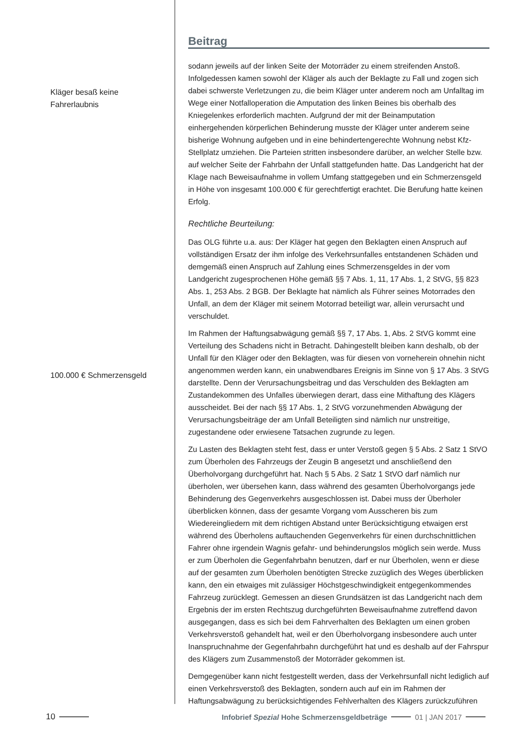Kläger besaß keine
Fahrerlaubnis
100.000 € Schmerzensgeld
Beitrag
sodann jeweils auf der linken Seite der Motorräder zu einem streifenden Anstoß. Infolgedessen kamen sowohl der Kläger als auch der Beklagte zu Fall und zogen sich dabei schwerste Verletzungen zu, die beim Kläger unter anderem noch am Unfalltag im Wege einer Notfalloperation die Amputation des linken Beines bis oberhalb des Kniegelenkes erforderlich machten. Aufgrund der mit der Beinamputation einhergehenden körperlichen Behinderung musste der Kläger unter anderem seine bisherige Wohnung aufgeben und in eine behindertengerechte Wohnung nebst Kfz-Stellplatz umziehen. Die Parteien stritten insbesondere darüber, an welcher Stelle bzw. auf welcher Seite der Fahrbahn der Unfall stattgefunden hatte. Das Landgericht hat der Klage nach Beweisaufnahme in vollem Umfang stattgegeben und ein Schmerzensgeld in Höhe von insgesamt 100.000 € für gerechtfertigt erachtet. Die Berufung hatte keinen Erfolg.
Rechtliche Beurteilung:
Das OLG führte u.a. aus: Der Kläger hat gegen den Beklagten einen Anspruch auf vollständigen Ersatz der ihm infolge des Verkehrsunfalles entstandenen Schäden und demgemäß einen Anspruch auf Zahlung eines Schmerzensgeldes in der vom Landgericht zugesprochenen Höhe gemäß §§ 7 Abs. 1, 11, 17 Abs. 1, 2 StVG, §§ 823 Abs. 1, 253 Abs. 2 BGB. Der Beklagte hat nämlich als Führer seines Motorrades den Unfall, an dem der Kläger mit seinem Motorrad beteiligt war, allein verursacht und verschuldet.
Im Rahmen der Haftungsabwägung gemäß §§ 7, 17 Abs. 1, Abs. 2 StVG kommt eine Verteilung des Schadens nicht in Betracht. Dahingestellt bleiben kann deshalb, ob der Unfall für den Kläger oder den Beklagten, was für diesen von vorneherein ohnehin nicht angenommen werden kann, ein unabwendbares Ereignis im Sinne von § 17 Abs. 3 StVG darstellte. Denn der Verursachungsbeitrag und das Verschulden des Beklagten am Zustandekommen des Unfalles überwiegen derart, dass eine Mithaftung des Klägers ausscheidet. Bei der nach §§ 17 Abs. 1, 2 StVG vorzunehmenden Abwägung der Verursachungsbeiträge der am Unfall Beteiligten sind nämlich nur unstreitige, zugestandene oder erwiesene Tatsachen zugrunde zu legen.
Zu Lasten des Beklagten steht fest, dass er unter Verstoß gegen § 5 Abs. 2 Satz 1 StVO zum Überholen des Fahrzeugs der Zeugin B angesetzt und anschließend den Überholvorgang durchgeführt hat. Nach § 5 Abs. 2 Satz 1 StVO darf nämlich nur überholen, wer übersehen kann, dass während des gesamten Überholvorgangs jede Behinderung des Gegenverkehrs ausgeschlossen ist. Dabei muss der Überholer überblicken können, dass der gesamte Vorgang vom Ausscheren bis zum Wiedereingliedern mit dem richtigen Abstand unter Berücksichtigung etwaigen erst während des Überholens auftauchenden Gegenverkehrs für einen durchschnittlichen Fahrer ohne irgendein Wagnis gefahr- und behinderungslos möglich sein werde. Muss er zum Überholen die Gegenfahrbahn benutzen, darf er nur Überholen, wenn er diese auf der gesamten zum Überholen benötigten Strecke zuzüglich des Weges überblicken kann, den ein etwaiges mit zulässiger Höchstgeschwindigkeit entgegenkommendes Fahrzeug zurücklegt. Gemessen an diesen Grundsätzen ist das Landgericht nach dem Ergebnis der im ersten Rechtszug durchgeführten Beweisaufnahme zutreffend davon ausgegangen, dass es sich bei dem Fahrverhalten des Beklagten um einen groben Verkehrsverstoß gehandelt hat, weil er den Überholvorgang insbesondere auch unter Inanspruchnahme der Gegenfahrbahn durchgeführt hat und es deshalb auf der Fahrspur des Klägers zum Zusammenstoß der Motorräder gekommen ist.
Demgegenüber kann nicht festgestellt werden, dass der Verkehrsunfall nicht lediglich auf einen Verkehrsverstoß des Beklagten, sondern auch auf ein im Rahmen der Haftungsabwägung zu berücksichtigendes Fehlverhalten des Klägers zurückzuführen
10 Infobrief Spezial Hohe Schmerzensgeldbeträge 01 | JAN 2017